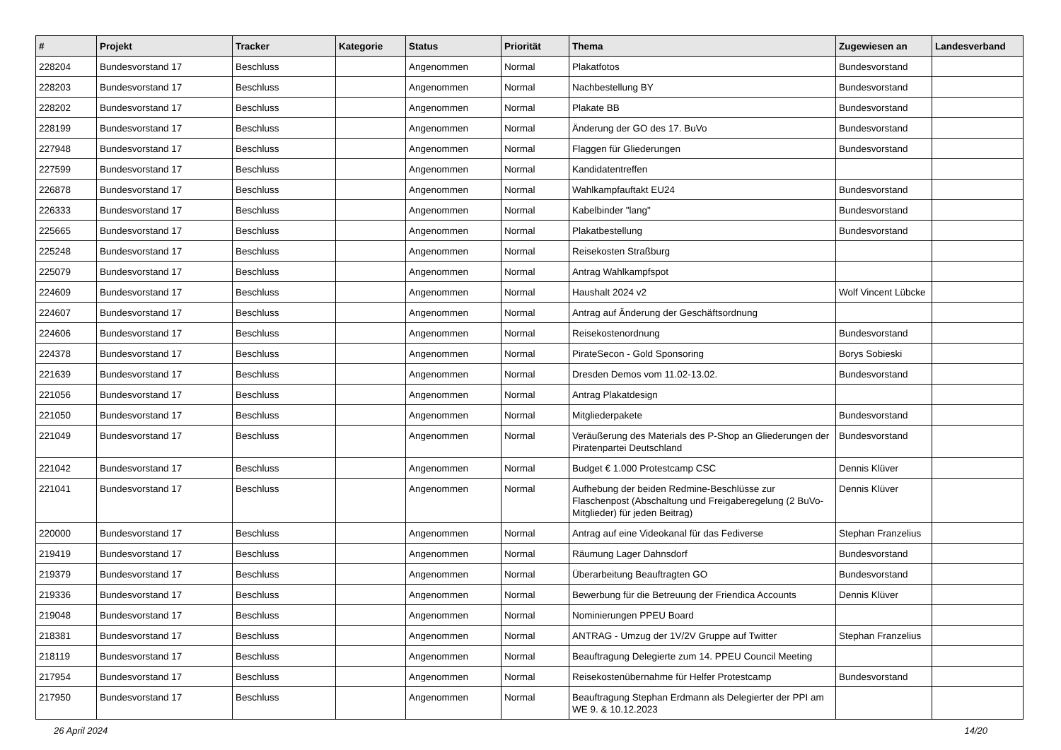| # | Projekt | Tracker | Kategorie | Status | Priorität | Thema | Zugewiesen an | Landesverband |
| --- | --- | --- | --- | --- | --- | --- | --- | --- |
| 228204 | Bundesvorstand 17 | Beschluss | | Angenommen | Normal | Plakatfotos | Bundesvorstand | |
| 228203 | Bundesvorstand 17 | Beschluss | | Angenommen | Normal | Nachbestellung BY | Bundesvorstand | |
| 228202 | Bundesvorstand 17 | Beschluss | | Angenommen | Normal | Plakate BB | Bundesvorstand | |
| 228199 | Bundesvorstand 17 | Beschluss | | Angenommen | Normal | Änderung der GO des 17. BuVo | Bundesvorstand | |
| 227948 | Bundesvorstand 17 | Beschluss | | Angenommen | Normal | Flaggen für Gliederungen | Bundesvorstand | |
| 227599 | Bundesvorstand 17 | Beschluss | | Angenommen | Normal | Kandidatentreffen | | |
| 226878 | Bundesvorstand 17 | Beschluss | | Angenommen | Normal | Wahlkampfauftakt EU24 | Bundesvorstand | |
| 226333 | Bundesvorstand 17 | Beschluss | | Angenommen | Normal | Kabelbinder "lang" | Bundesvorstand | |
| 225665 | Bundesvorstand 17 | Beschluss | | Angenommen | Normal | Plakatbestellung | Bundesvorstand | |
| 225248 | Bundesvorstand 17 | Beschluss | | Angenommen | Normal | Reisekosten Straßburg | | |
| 225079 | Bundesvorstand 17 | Beschluss | | Angenommen | Normal | Antrag Wahlkampfspot | | |
| 224609 | Bundesvorstand 17 | Beschluss | | Angenommen | Normal | Haushalt 2024 v2 | Wolf Vincent Lübcke | |
| 224607 | Bundesvorstand 17 | Beschluss | | Angenommen | Normal | Antrag auf Änderung der Geschäftsordnung | | |
| 224606 | Bundesvorstand 17 | Beschluss | | Angenommen | Normal | Reisekostenordnung | Bundesvorstand | |
| 224378 | Bundesvorstand 17 | Beschluss | | Angenommen | Normal | PirateSecon - Gold Sponsoring | Borys Sobieski | |
| 221639 | Bundesvorstand 17 | Beschluss | | Angenommen | Normal | Dresden Demos vom 11.02-13.02. | Bundesvorstand | |
| 221056 | Bundesvorstand 17 | Beschluss | | Angenommen | Normal | Antrag Plakatdesign | | |
| 221050 | Bundesvorstand 17 | Beschluss | | Angenommen | Normal | Mitgliederpakete | Bundesvorstand | |
| 221049 | Bundesvorstand 17 | Beschluss | | Angenommen | Normal | Veräußerung des Materials des P-Shop an Gliederungen der Piratenpartei Deutschland | Bundesvorstand | |
| 221042 | Bundesvorstand 17 | Beschluss | | Angenommen | Normal | Budget € 1.000 Protestcamp CSC | Dennis Klüver | |
| 221041 | Bundesvorstand 17 | Beschluss | | Angenommen | Normal | Aufhebung der beiden Redmine-Beschlüsse zur Flaschenpost (Abschaltung und Freigaberegelung (2 BuVo-Mitglieder) für jeden Beitrag) | Dennis Klüver | |
| 220000 | Bundesvorstand 17 | Beschluss | | Angenommen | Normal | Antrag auf eine Videokanal für das Fediverse | Stephan Franzelius | |
| 219419 | Bundesvorstand 17 | Beschluss | | Angenommen | Normal | Räumung Lager Dahnsdorf | Bundesvorstand | |
| 219379 | Bundesvorstand 17 | Beschluss | | Angenommen | Normal | Überarbeitung Beauftragten GO | Bundesvorstand | |
| 219336 | Bundesvorstand 17 | Beschluss | | Angenommen | Normal | Bewerbung für die Betreuung der Friendica Accounts | Dennis Klüver | |
| 219048 | Bundesvorstand 17 | Beschluss | | Angenommen | Normal | Nominierungen PPEU Board | | |
| 218381 | Bundesvorstand 17 | Beschluss | | Angenommen | Normal | ANTRAG - Umzug der 1V/2V Gruppe auf Twitter | Stephan Franzelius | |
| 218119 | Bundesvorstand 17 | Beschluss | | Angenommen | Normal | Beauftragung Delegierte zum 14. PPEU Council Meeting | | |
| 217954 | Bundesvorstand 17 | Beschluss | | Angenommen | Normal | Reisekostenübernahme für Helfer Protestcamp | Bundesvorstand | |
| 217950 | Bundesvorstand 17 | Beschluss | | Angenommen | Normal | Beauftragung Stephan Erdmann als Delegierter der PPI am WE 9. & 10.12.2023 | | |
26 April 2024 14/20